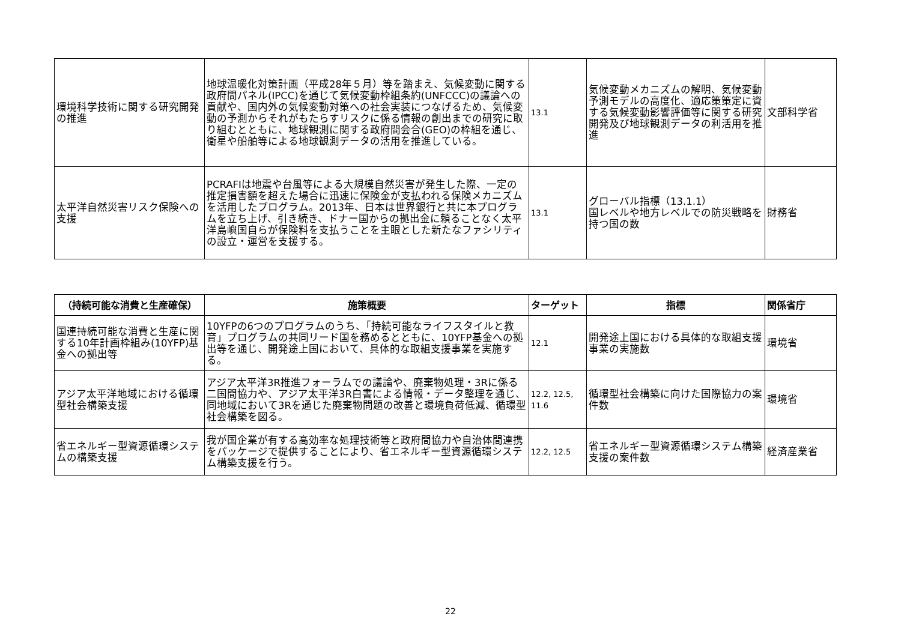| 環境科学技術に関する研究開発の推進 | 地球温暖化対策計画（平成28年５月）等を踏まえ、気候変動に関する政府間パネル(IPCC)を通じて気候変動枠組条約(UNFCCC)の議論への貢献や、国内外の気候変動対策への社会実装につなげるため、気候変動の予測からそれがもたらすリスクに係る情報の創出までの研究に取り組むとともに、地球観測に関する政府間会合(GEO)の枠組を通じ、衛星や船舶等による地球観測データの活用を推進している。 | 13.1 | 気候変動メカニズムの解明、気候変動予測モデルの高度化、適応策策定に資する気候変動影響評価等に関する研究開発及び地球観測データの利活用を推進 | 文部科学省 |
| 太平洋自然災害リスク保険への支援 | PCRAFIは地震や台風等による大規模自然災害が発生した際、一定の推定損害額を超えた場合に迅速に保険金が支払われる保険メカニズムを活用したプログラム。2013年、日本は世界銀行と共に本プログラムを立ち上げ、引き続き、ドナー国からの拠出金に頼ることなく太平洋島嶼国自らが保険料を支払うことを主眼とした新たなファシリティの設立・運営を支援する。 | 13.1 | グローバル指標（13.1.1） 国レベルや地方レベルでの防災戦略を持つ国の数 | 財務省 |
| （持続可能な消費と生産確保） | 施策概要 | ターゲット | 指標 | 関係省庁 |
| --- | --- | --- | --- | --- |
| 国連持続可能な消費と生産に関する10年計画枠組み(10YFP)基金への拠出等 | 10YFPの6つのプログラムのうち、「持続可能なライフスタイルと教育」プログラムの共同リード国を務めるとともに、10YFP基金への拠出等を通じ、開発途上国において、具体的な取組支援事業を実施する。 | 12.1 | 開発途上国における具体的な取組支援事業の実施数 | 環境省 |
| アジア太平洋地域における循環型社会構築支援 | アジア太平洋3R推進フォーラムでの議論や、廃棄物処理・3Rに係る二国間協力や、アジア太平洋3R白書による情報・データ整理を通じ、同地域において3Rを通じた廃棄物問題の改善と環境負荷低減、循環型社会構築を図る。 | 12.2, 12.5, 11.6 | 循環型社会構築に向けた国際協力の案件数 | 環境省 |
| 省エネルギー型資源循環システムの構築支援 | 我が国企業が有する高効率な処理技術等と政府間協力や自治体間連携をパッケージで提供することにより、省エネルギー型資源循環システム構築支援を行う。 | 12.2, 12.5 | 省エネルギー型資源循環システム構築支援の案件数 | 経済産業省 |
22